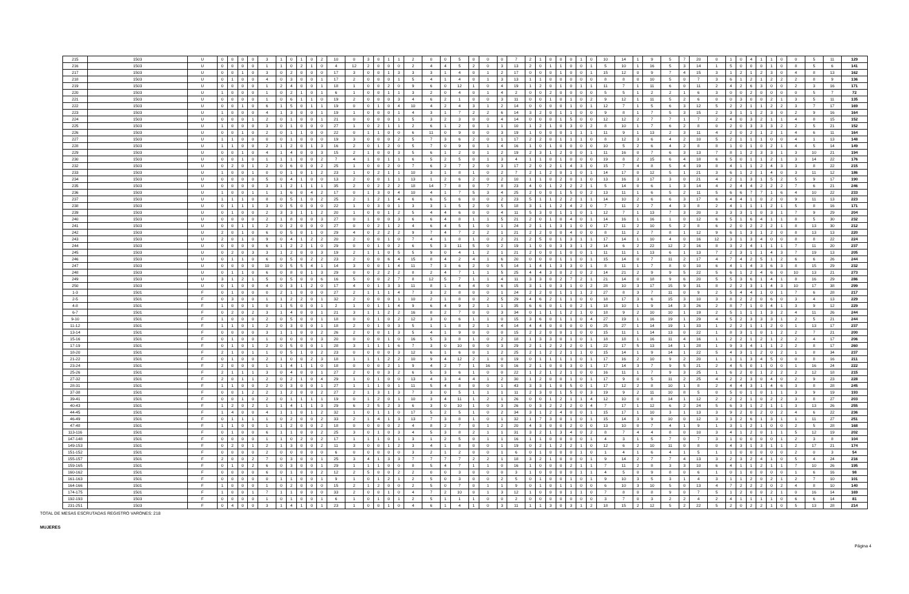| 215 | 1503 | U | 0 | 0 | 0 | 0 | 3 | 1 | 0 | 1 | 0 | 2 | 10 | 0 | 3 | 0 | 1 | 1 | 2 | 0 | 0 | 5 | 0 | 0 | 0 | 7 | 2 | 1 | 0 | 0 | 0 | 1 | 0 | 10 | 14 | 1 | 9 | 5 | 7 | 20 | 0 | 1 | 0 | 4 | 1 | 1 | 0 | 0 | 5 | 11 | 129 |
| 216 | 1503 | U | 0 | 0 | 0 | 0 | 1 | 1 | 0 | 2 | 1 | 0 | 4 | 12 | 2 | 0 | 0 | 0 | 2 | 4 | 4 | 5 | 2 | 0 | 3 | 13 | 2 | 0 | 1 | 1 | 0 | 0 | 1 | 5 | 10 | 1 | 16 | 5 | 3 | 14 | 1 | 5 | 0 | 0 | 0 | 1 | 0 | 8 | 5 | 6 | 141 |
| 217 | 1503 | U | 0 | 0 | 1 | 0 | 3 | 0 | 2 | 0 | 0 | 0 | 17 | 3 | 0 | 0 | 1 | 3 | 3 | 3 | 1 | 4 | 0 | 1 | 2 | 17 | 0 | 0 | 0 | 1 | 0 | 0 | 1 | 15 | 12 | 0 | 9 | 7 | 4 | 15 | 3 | 1 | 2 | 1 | 2 | 3 | 0 | 4 | 8 | 13 | 162 |
| 218 | 1503 | U | 0 | 1 | 0 | 0 | 4 | 0 | 3 | 0 | 0 | 1 | 17 | 2 | 0 | 0 | 0 | 1 | 5 | 4 | 1 | 4 | 0 | 1 | 3 | 13 | 1 | 1 | 0 | 0 | 0 | 0 | 0 | 8 | 8 | 0 | 10 | 5 | 0 | 7 | 3 | 6 | 1 | 2 | 1 | 2 | 2 | 2 | 8 | 9 | 136 |
| 219 | 1503 | U | 0 | 0 | 0 | 0 | 1 | 2 | 4 | 0 | 0 | 1 | 18 | 1 | 0 | 0 | 2 | 0 | 9 | 6 | 0 | 12 | 1 | 0 | 4 | 19 | 1 | 2 | 0 | 1 | 0 | 1 | 1 | 11 | 7 | 1 | 11 | 6 | 0 | 11 | 2 | 4 | 2 | 6 | 3 | 0 | 0 | 2 | 3 | 16 | 171 |
| 220 | 1503 | U | 1 | 0 | 0 | 0 | 1 | 0 | 2 | 1 | 0 | 1 | 6 | 1 | 0 | 0 | 1 | 1 | 3 | 2 | 0 | 4 | 0 | 1 | 4 | 2 | 0 | 0 | 2 | 0 | 0 | 0 | 0 | 5 | 5 | 1 | 2 | 2 | 1 | 6 | 3 | 0 | 0 | 2 | 0 | 0 | 0 | 0 | 5 | 7 | 72 |
| 221 | 1503 | U | 0 | 0 | 0 | 0 | 1 | 0 | 6 | 1 | 1 | 0 | 19 | 2 | 0 | 0 | 0 | 3 | 4 | 6 | 2 | 1 | 0 | 0 | 3 | 11 | 0 | 0 | 1 | 0 | 1 | 0 | 2 | 9 | 12 | 1 | 11 | 5 | 2 | 6 | 0 | 0 | 3 | 0 | 0 | 2 | 1 | 3 | 5 | 11 | 135 |
| 222 | 1503 | U | 0 | 0 | 1 | 0 | 6 | 1 | 5 | 0 | 1 | 1 | 19 | 0 | 0 | 1 | 0 | 4 | 10 | 4 | 2 | 4 | 3 | 1 | 2 | 14 | 0 | 0 | 0 | 0 | 1 | 0 | 1 | 12 | 7 | 1 | 5 | 6 | 3 | 12 | 5 | 2 | 2 | 1 | 1 | 2 | 2 | 3 | 7 | 17 | 169 |
| 223 | 1503 | U | 1 | 0 | 0 | 0 | 4 | 1 | 3 | 0 | 0 | 1 | 19 | 1 | 0 | 0 | 0 | 1 | 4 | 3 | 1 | 7 | 2 | 2 | 6 | 14 | 3 | 2 | 0 | 1 | 1 | 0 | 0 | 9 | 8 | 1 | 7 | 5 | 3 | 15 | 2 | 3 | 1 | 1 | 2 | 3 | 0 | 2 | 9 | 16 | 164 |
| 224 | 1503 | U | 0 | 0 | 0 | 1 | 2 | 0 | 1 | 0 | 0 | 1 | 21 | 0 | 0 | 0 | 0 | 1 | 5 | 3 | 2 | 3 | 0 | 0 | 4 | 14 | 0 | 0 | 0 | 1 | 5 | 0 | 0 | 12 | 12 | 2 | 7 | 7 | 1 | 7 | 2 | 4 | 0 | 3 | 2 | 1 | 1 | 4 | 8 | 15 | 152 |
| 225 | 1503 | U | 1 | 0 | 0 | 0 | 3 | 0 | 1 | 0 | 0 | 0 | 27 | 1 | 0 | 2 | 1 | 1 | 2 | 6 | 1 | 2 | 0 | 1 | 1 | 10 | 1 | 2 | 1 | 0 | 3 | 0 | 2 | 8 | 10 | 1 | 7 | 6 | 2 | 8 | 0 | 2 | 0 | 3 | 3 | 3 | 2 | 2 | 5 | 21 | 152 |
| 226 | 1503 | U | 0 | 0 | 1 | 0 | 2 | 0 | 1 | 1 | 0 | 0 | 22 | 0 | 1 | 1 | 0 | 0 | 6 | 11 | 0 | 9 | 0 | 0 | 3 | 19 | 1 | 0 | 0 | 0 | 1 | 1 | 1 | 11 | 9 | 1 | 13 | 2 | 3 | 11 | 4 | 2 | 0 | 2 | 1 | 2 | 1 | 4 | 6 | 11 | 164 |
| 227 | 1503 | U | 1 | 1 | 0 | 0 | 0 | 0 | 1 | 0 | 0 | 0 | 19 | 3 | 0 | 0 | 0 | 2 | 5 | 7 | 3 | 6 | 2 | 0 | 1 | 17 | 2 | 2 | 0 | 1 | 1 | 1 | 0 | 8 | 12 | 3 | 6 | 4 | 2 | 10 | 5 | 2 | 1 | 1 | 1 | 0 | 0 | 4 | 1 | 13 | 148 |
| 228 | 1503 | U | 1 | 1 | 0 | 0 | 2 | 1 | 2 | 0 | 1 | 3 | 16 | 2 | 0 | 1 | 2 | 0 | 5 | 7 | 0 | 9 | 0 | 1 | 4 | 16 | 1 | 0 | 1 | 0 | 0 | 0 | 0 | 10 | 5 | 2 | 6 | 4 | 2 | 8 | 8 | 1 | 0 | 1 | 0 | 2 | 1 | 4 | 5 | 14 | 149 |
| 229 | 1503 | U | 0 | 0 | 1 | 0 | 4 | 1 | 4 | 0 | 0 | 3 | 15 | 2 | 1 | 0 | 0 | 3 | 5 | 6 | 1 | 2 | 0 | 1 | 2 | 19 | 2 | 3 | 1 | 2 | 0 | 0 | 1 | 11 | 16 | 0 | 7 | 6 | 3 | 13 | 7 | 8 | 1 | 2 | 3 | 3 | 1 | 3 | 10 | 21 | 194 |
| 230 | 1503 | U | 0 | 0 | 1 | 0 | 1 | 1 | 1 | 0 | 0 | 2 | 7 | 4 | 1 | 0 | 1 | 1 | 6 | 5 | 2 | 5 | 0 | 1 | 3 | 4 | 1 | 1 | 0 | 1 | 0 | 0 | 0 | 19 | 8 | 2 | 15 | 6 | 4 | 18 | 6 | 5 | 0 | 1 | 1 | 2 | 1 | 3 | 14 | 22 | 176 |
| 232 | 1503 | U | 0 | 2 | 0 | 1 | 2 | 0 | 6 | 0 | 0 | 2 | 25 | 1 | 0 | 0 | 2 | 0 | 7 | 6 | 2 | 7 | 2 | 0 | 3 | 17 | 2 | 0 | 2 | 1 | 4 | 3 | 0 | 15 | 7 | 4 | 8 | 5 | 4 | 19 | 8 | 4 | 1 | 1 | 2 | 4 | 3 | 3 | 8 | 22 | 215 |
| 233 | 1503 | U | 1 | 0 | 0 | 1 | 0 | 0 | 1 | 0 | 1 | 2 | 23 | 1 | 0 | 2 | 1 | 1 | 10 | 3 | 1 | 8 | 1 | 0 | 2 | 7 | 2 | 1 | 2 | 0 | 1 | 0 | 1 | 14 | 17 | 0 | 12 | 5 | 1 | 21 | 3 | 6 | 1 | 2 | 1 | 4 | 0 | 3 | 11 | 12 | 186 |
| 234 | 1503 | U | 0 | 0 | 0 | 0 | 5 | 0 | 4 | 1 | 0 | 0 | 13 | 2 | 0 | 0 | 1 | 1 | 13 | 1 | 2 | 6 | 2 | 0 | 2 | 10 | 1 | 1 | 0 | 2 | 0 | 1 | 0 | 13 | 16 | 3 | 17 | 3 | 0 | 21 | 4 | 2 | 1 | 3 | 1 | 5 | 2 | 5 | 9 | 17 | 190 |
| 235 | 1503 | U | 0 | 0 | 0 | 0 | 3 | 1 | 2 | 1 | 1 | 1 | 35 | 2 | 0 | 2 | 2 | 2 | 18 | 14 | 7 | 8 | 0 | 7 | 8 | 23 | 4 | 0 | 1 | 2 | 2 | 2 | 1 | 5 | 14 | 0 | 6 | 1 | 3 | 14 | 4 | 2 | 4 | 4 | 2 | 2 | 2 | 7 | 6 | 21 | 246 |
| 236 | 1503 | U | 1 | 0 | 0 | 1 | 1 | 1 | 6 | 0 | 4 | 2 | 17 | 0 | 1 | 3 | 0 | 4 | 10 | 4 | 1 | 7 | 5 | 3 | 4 | 25 | 2 | 0 | 0 | 1 | 5 | 0 | 2 | 13 | 11 | 1 | 6 | 5 | 2 | 11 | 5 | 6 | 6 | 7 | 7 | 1 | 6 | 4 | 10 | 22 | 233 |
| 237 | 1503 | U | 1 | 1 | 1 | 0 | 8 | 0 | 5 | 1 | 0 | 2 | 25 | 2 | 1 | 2 | 1 | 4 | 6 | 6 | 5 | 6 | 0 | 0 | 2 | 23 | 5 | 1 | 1 | 2 | 2 | 1 | 1 | 14 | 10 | 2 | 6 | 6 | 3 | 17 | 6 | 4 | 4 | 1 | 0 | 2 | 0 | 9 | 11 | 13 | 223 |
| 238 | 1503 | U | 0 | 1 | 1 | 1 | 3 | 0 | 5 | 0 | 0 | 0 | 22 | 1 | 0 | 3 | 0 | 1 | 3 | 3 | 1 | 5 | 2 | 0 | 5 | 18 | 3 | 1 | 1 | 2 | 4 | 2 | 0 | 7 | 11 | 2 | 7 | 4 | 3 | 8 | 2 | 4 | 1 | 1 | 1 | 2 | 1 | 5 | 8 | 16 | 171 |
| 239 | 1503 | U | 0 | 1 | 0 | 0 | 2 | 3 | 3 | 1 | 1 | 2 | 20 | 1 | 0 | 0 | 1 | 2 | 5 | 4 | 4 | 6 | 0 | 0 | 4 | 11 | 5 | 3 | 0 | 1 | 1 | 0 | 1 | 12 | 7 | 1 | 13 | 7 | 3 | 20 | 3 | 3 | 3 | 1 | 0 | 3 | 1 | 7 | 9 | 29 | 204 |
| 240 | 1503 | U | 0 | 0 | 0 | 0 | 2 | 1 | 8 | 0 | 0 | 3 | 27 | 0 | 1 | 0 | 0 | 3 | 6 | 6 | 4 | 8 | 1 | 1 | 5 | 21 | 2 | 0 | 1 | 0 | 4 | 0 | 1 | 14 | 16 | 1 | 16 | 1 | 0 | 12 | 6 | 5 | 1 | 6 | 4 | 1 | 1 | 8 | 5 | 30 | 232 |
| 241 | 1503 | U | 0 | 0 | 1 | 1 | 2 | 0 | 2 | 0 | 0 | 0 | 27 | 0 | 0 | 2 | 1 | 2 | 4 | 6 | 4 | 5 | 1 | 0 | 1 | 24 | 2 | 1 | 1 | 3 | 1 | 0 | 0 | 17 | 11 | 2 | 10 | 5 | 2 | 8 | 6 | 2 | 0 | 2 | 2 | 2 | 1 | 8 | 13 | 30 | 212 |
| 242 | 1503 | U | 2 | 0 | 1 | 0 | 6 | 0 | 5 | 0 | 1 | 0 | 29 | 4 | 0 | 2 | 2 | 2 | 9 | 7 | 4 | 7 | 2 | 2 | 1 | 21 | 2 | 2 | 0 | 0 | 4 | 0 | 0 | 8 | 11 | 2 | 7 | 8 | 1 | 12 | 9 | 6 | 1 | 3 | 1 | 2 | 0 | 8 | 13 | 13 | 220 |
| 243 | 1503 | U | 2 | 0 | 1 | 0 | 9 | 0 | 4 | 1 | 2 | 2 | 20 | 2 | 0 | 0 | 1 | 0 | 7 | 4 | 1 | 8 | 1 | 0 | 2 | 21 | 2 | 5 | 0 | 1 | 3 | 1 | 1 | 17 | 14 | 1 | 10 | 4 | 0 | 16 | 12 | 3 | 1 | 3 | 4 | 0 | 0 | 8 | 8 | 22 | 224 |
| 244 | 1503 | U | 0 | 0 | 0 | 0 | 6 | 1 | 2 | 2 | 1 | 0 | 29 | 0 | 0 | 1 | 0 | 2 | 6 | 5 | 3 | 11 | 5 | 0 | 2 | 19 | 1 | 0 | 0 | 3 | 3 | 1 | 2 | 14 | 6 | 2 | 22 | 12 | 2 | 16 | 8 | 3 | 2 | 4 | 1 | 1 | 1 | 7 | 11 | 20 | 237 |
| 245 | 1503 | U | 0 | 2 | 0 | 3 | 3 | 1 | 2 | 0 | 0 | 3 | 19 | 2 | 1 | 1 | 0 | 5 | 5 | 9 | 0 | 4 | 1 | 2 | 1 | 21 | 2 | 0 | 0 | 1 | 0 | 0 | 1 | 11 | 11 | 1 | 13 | 6 | 1 | 13 | 7 | 2 | 3 | 1 | 1 | 4 | 3 | 7 | 19 | 13 | 205 |
| 246 | 1503 | U | 0 | 1 | 1 | 0 | 6 | 0 | 5 | 0 | 2 | 2 | 23 | 2 | 0 | 0 | 6 | 4 | 15 | 8 | 4 | 2 | 4 | 1 | 6 | 20 | 0 | 0 | 0 | 1 | 1 | 0 | 1 | 15 | 14 | 0 | 7 | 11 | 2 | 17 | 4 | 7 | 4 | 2 | 5 | 1 | 2 | 6 | 6 | 26 | 244 |
| 247 | 1503 | U | 0 | 0 | 0 | 0 | 10 | 0 | 5 | 5 | 4 | 1 | 14 | 3 | 0 | 0 | 1 | 4 | 11 | 7 | 3 | 6 | 2 | 0 | 5 | 14 | 1 | 4 | 1 | 3 | 3 | 0 | 1 | 8 | 11 | 1 | 7 | 8 | 0 | 10 | 6 | 4 | 1 | 4 | 3 | 6 | 3 | 8 | 15 | 29 | 232 |
| 248 | 1503 | U | 0 | 1 | 1 | 0 | 6 | 0 | 8 | 0 | 1 | 3 | 29 | 0 | 0 | 2 | 2 | 2 | 8 | 2 | 4 | 7 | 1 | 1 | 5 | 25 | 4 | 4 | 3 | 0 | 2 | 0 | 2 | 14 | 21 | 2 | 9 | 9 | 5 | 22 | 5 | 6 | 1 | 2 | 4 | 6 | 0 | 10 | 13 | 21 | 273 |
| 249 | 1503 | U | 3 | 1 | 2 | 1 | 5 | 0 | 5 | 0 | 0 | 6 | 16 | 5 | 0 | 0 | 2 | 7 | 8 | 12 | 5 | 7 | 1 | 1 | 4 | 11 | 3 | 3 | 0 | 2 | 7 | 2 | 1 | 21 | 14 | 0 | 18 | 9 | 6 | 20 | 5 | 5 | 3 | 6 | 1 | 4 | 1 | 8 | 16 | 29 | 286 |
| 250 | 1503 | U | 0 | 1 | 0 | 0 | 4 | 0 | 3 | 1 | 2 | 0 | 17 | 4 | 0 | 1 | 3 | 3 | 11 | 8 | 1 | 4 | 4 | 0 | 6 | 15 | 3 | 1 | 0 | 3 | 1 | 0 | 2 | 28 | 10 | 3 | 17 | 15 | 9 | 31 | 8 | 2 | 2 | 3 | 1 | 4 | 3 | 10 | 17 | 38 | 299 |
| 1-3 | 1501 | F | 0 | 1 | 0 | 0 | 0 | 2 | 1 | 0 | 0 | 0 | 27 | 2 | 1 | 1 | 1 | 4 | 7 | 3 | 2 | 8 | 0 | 0 | 1 | 24 | 2 | 2 | 0 | 1 | 1 | 1 | 2 | 27 | 8 | 3 | 7 | 11 | 0 | 9 | 2 | 5 | 4 | 4 | 1 | 0 | 1 | 7 | 6 | 28 | 217 |
| 2-5 | 1501 | F | 0 | 3 | 0 | 0 | 1 | 1 | 2 | 2 | 0 | 1 | 32 | 2 | 0 | 0 | 0 | 1 | 10 | 2 | 1 | 8 | 0 | 2 | 5 | 29 | 4 | 6 | 2 | 1 | 1 | 0 | 0 | 18 | 17 | 3 | 6 | 15 | 3 | 10 | 3 | 8 | 2 | 2 | 0 | 6 | 0 | 3 | 4 | 13 | 229 |
| 4-8 | 1501 | F | 1 | 0 | 0 | 1 | 0 | 1 | 5 | 0 | 0 | 1 | 2 | 1 | 0 | 1 | 1 | 4 | 9 | 6 | 4 | 9 | 2 | 1 | 1 | 35 | 6 | 6 | 0 | 1 | 0 | 2 | 1 | 18 | 10 | 1 | 9 | 14 | 3 | 26 | 2 | 8 | 7 | 1 | 0 | 4 | 1 | 3 | 9 | 12 | 229 |
| 6-7 | 1501 | F | 0 | 2 | 0 | 2 | 3 | 1 | 4 | 0 | 0 | 1 | 21 | 3 | 1 | 1 | 2 | 2 | 16 | 8 | 2 | 7 | 0 | 0 | 3 | 34 | 0 | 1 | 1 | 1 | 2 | 1 | 0 | 18 | 9 | 2 | 10 | 10 | 1 | 19 | 2 | 5 | 1 | 1 | 1 | 3 | 2 | 4 | 11 | 26 | 244 |
| 9-10 | 1501 | F | 1 | 0 | 0 | 0 | 2 | 0 | 5 | 0 | 0 | 1 | 18 | 0 | 0 | 1 | 0 | 2 | 12 | 3 | 0 | 6 | 1 | 1 | 0 | 15 | 3 | 6 | 0 | 1 | 1 | 0 | 4 | 27 | 19 | 1 | 16 | 19 | 1 | 29 | 4 | 5 | 2 | 3 | 3 | 3 | 1 | 2 | 5 | 21 | 244 |
| 11-12 | 1501 | F | 1 | 1 | 0 | 1 | 2 | 0 | 3 | 0 | 0 | 1 | 18 | 2 | 0 | 1 | 0 | 3 | 5 | 1 | 1 | 8 | 2 | 1 | 4 | 14 | 4 | 4 | 0 | 0 | 0 | 0 | 0 | 25 | 27 | 1 | 14 | 19 | 1 | 33 | 1 | 2 | 2 | 1 | 1 | 2 | 0 | 1 | 13 | 17 | 237 |
| 13-14 | 1501 | F | 0 | 0 | 0 | 0 | 3 | 1 | 1 | 0 | 0 | 2 | 26 | 2 | 0 | 0 | 1 | 3 | 5 | 4 | 1 | 9 | 0 | 0 | 0 | 15 | 2 | 2 | 0 | 0 | 1 | 0 | 0 | 15 | 11 | 1 | 14 | 13 | 0 | 22 | 1 | 8 | 3 | 1 | 0 | 1 | 2 | 2 | 7 | 21 | 200 |
| 15-16 | 1501 | F | 0 | 1 | 0 | 0 | 1 | 0 | 0 | 0 | 0 | 3 | 20 | 0 | 0 | 0 | 1 | 0 | 16 | 5 | 3 | 8 | 1 | 0 | 2 | 18 | 1 | 3 | 3 | 0 | 1 | 0 | 1 | 18 | 18 | 1 | 16 | 11 | 4 | 16 | 1 | 2 | 2 | 1 | 2 | 1 | 2 | 2 | 4 | 17 | 206 |
| 17-19 | 1501 | F | 0 | 1 | 0 | 1 | 2 | 0 | 5 | 0 | 0 | 1 | 28 | 3 | 1 | 1 | 1 | 6 | 7 | 3 | 0 | 10 | 0 | 0 | 3 | 29 | 2 | 1 | 2 | 2 | 2 | 0 | 1 | 22 | 17 | 5 | 13 | 14 | 1 | 28 | 1 | 9 | 3 | 4 | 1 | 1 | 2 | 2 | 8 | 17 | 260 |
| 18-20 | 1501 | F | 2 | 1 | 0 | 1 | 1 | 0 | 5 | 1 | 0 | 2 | 23 | 0 | 0 | 0 | 0 | 3 | 12 | 6 | 1 | 6 | 0 | 1 | 2 | 25 | 2 | 1 | 2 | 2 | 1 | 1 | 0 | 15 | 14 | 1 | 9 | 14 | 1 | 22 | 5 | 4 | 3 | 1 | 2 | 0 | 2 | 1 | 8 | 34 | 237 |
| 21-22 | 1501 | F | 0 | 1 | 0 | 0 | 2 | 1 | 0 | 0 | 2 | 3 | 18 | 1 | 1 | 1 | 2 | 2 | 10 | 9 | 4 | 12 | 2 | 1 | 0 | 19 | 0 | 1 | 1 | 1 | 1 | 0 | 1 | 17 | 16 | 2 | 10 | 9 | 2 | 20 | 1 | 1 | 1 | 3 | 4 | 5 | 0 | 0 | 8 | 16 | 211 |
| 23-24 | 1501 | F | 2 | 0 | 0 | 0 | 1 | 1 | 4 | 1 | 1 | 0 | 18 | 0 | 0 | 0 | 2 | 1 | 9 | 4 | 2 | 7 | 1 | 16 | 0 | 16 | 2 | 1 | 0 | 0 | 3 | 0 | 1 | 17 | 14 | 3 | 7 | 9 | 5 | 21 | 2 | 4 | 5 | 0 | 1 | 0 | 0 | 1 | 16 | 24 | 222 |
| 25-26 | 1501 | F | 2 | 1 | 1 | 1 | 3 | 0 | 4 | 0 | 0 | 1 | 27 | 2 | 0 | 0 | 3 | 2 | 6 | 5 | 3 | 6 | 1 | 0 | 0 | 22 | 1 | 2 | 1 | 2 | 1 | 0 | 0 | 16 | 11 | 1 | 7 | 9 | 3 | 25 | 1 | 6 | 2 | 0 | 1 | 2 | 2 | 2 | 12 | 18 | 215 |
| 27-32 | 1501 | F | 2 | 0 | 1 | 1 | 2 | 0 | 2 | 1 | 0 | 4 | 29 | 1 | 0 | 1 | 0 | 0 | 13 | 4 | 3 | 4 | 4 | 1 | 2 | 30 | 1 | 2 | 0 | 0 | 1 | 0 | 1 | 17 | 9 | 0 | 5 | 11 | 2 | 25 | 4 | 2 | 2 | 3 | 0 | 4 | 0 | 2 | 9 | 23 | 228 |
| 28-31 | 1501 | F | 1 | 1 | 0 | 0 | 2 | 0 | 3 | 0 | 0 | 1 | 27 | 1 | 1 | 1 | 0 | 1 | 11 | 5 | 4 | 8 | 0 | 0 | 1 | 43 | 3 | 3 | 1 | 0 | 5 | 0 | 1 | 17 | 12 | 2 | 8 | 10 | 1 | 8 | 2 | 4 | 4 | 3 | 1 | 4 | 6 | 3 | 8 | 28 | 245 |
| 37-38 | 1501 | F | 0 | 0 | 1 | 2 | 2 | 1 | 2 | 0 | 0 | 2 | 27 | 2 | 1 | 3 | 1 | 3 | 7 | 3 | 0 | 5 | 1 | 1 | 1 | 11 | 2 | 3 | 0 | 1 | 5 | 0 | 3 | 19 | 9 | 2 | 11 | 10 | 8 | 5 | 0 | 5 | 0 | 1 | 0 | 1 | 1 | 3 | 9 | 19 | 193 |
| 39-41 | 1501 | F | 0 | 0 | 1 | 0 | 2 | 0 | 1 | 1 | 1 | 1 | 19 | 0 | 1 | 2 | 0 | 1 | 10 | 3 | 4 | 11 | 1 | 2 | 1 | 26 | 0 | 0 | 1 | 2 | 1 | 1 | 4 | 12 | 10 | 0 | 8 | 14 | 1 | 12 | 2 | 2 | 2 | 1 | 0 | 2 | 2 | 3 | 8 | 27 | 203 |
| 40-43 | 1501 | F | 1 | 2 | 0 | 2 | 1 | 1 | 4 | 1 | 1 | 3 | 29 | 6 | 2 | 5 | 2 | 3 | 6 | 3 | 0 | 10 | 1 | 0 | 3 | 26 | 0 | 3 | 2 | 2 | 2 | 0 | 4 | 7 | 17 | 1 | 12 | 6 | 2 | 24 | 5 | 6 | 3 | 1 | 2 | 1 | 1 | 3 | 13 | 26 | 255 |
| 44-45 | 1501 | F | 1 | 4 | 0 | 0 | 4 | 1 | 1 | 0 | 1 | 2 | 32 | 1 | 0 | 1 | 1 | 0 | 17 | 5 | 2 | 5 | 1 | 0 | 2 | 34 | 3 | 1 | 2 | 4 | 0 | 0 | 1 | 15 | 17 | 1 | 10 | 3 | 1 | 13 | 3 | 9 | 2 | 0 | 2 | 0 | 2 | 4 | 6 | 22 | 236 |
| 46-49 | 1501 | F | 0 | 1 | 1 | 1 | 1 | 0 | 2 | 0 | 0 | 2 | 33 | 2 | 1 | 4 | 1 | 3 | 13 | 7 | 3 | 8 | 1 | 0 | 1 | 32 | 1 | 7 | 3 | 0 | 1 | 0 | 1 | 15 | 14 | 3 | 9 | 10 | 0 | 12 | 3 | 3 | 2 | 6 | 1 | 3 | 1 | 1 | 11 | 27 | 251 |
| 47-48 | 1501 | F | 1 | 1 | 0 | 0 | 1 | 1 | 2 | 0 | 0 | 2 | 18 | 0 | 0 | 0 | 0 | 2 | 4 | 8 | 2 | 7 | 0 | 1 | 2 | 20 | 4 | 3 | 0 | 0 | 2 | 0 | 0 | 13 | 10 | 0 | 7 | 4 | 1 | 9 | 1 | 3 | 1 | 2 | 1 | 0 | 0 | 2 | 5 | 28 | 168 |
| 113-116 | 1501 | F | 0 | 1 | 0 | 0 | 6 | 1 | 1 | 0 | 0 | 2 | 25 | 3 | 0 | 1 | 0 | 3 | 4 | 5 | 3 | 8 | 2 | 1 | 1 | 31 | 3 | 2 | 1 | 3 | 4 | 0 | 2 | 8 | 7 | 4 | 4 | 8 | 0 | 10 | 3 | 4 | 1 | 2 | 0 | 1 | 1 | 5 | 12 | 19 | 202 |
| 147-148 | 1501 | F | 0 | 0 | 0 | 0 | 1 | 1 | 0 | 2 | 0 | 2 | 17 | 1 | 1 | 1 | 0 | 1 | 3 | 1 | 2 | 5 | 0 | 1 | 1 | 16 | 1 | 1 | 0 | 0 | 0 | 0 | 1 | 4 | 3 | 1 | 5 | 7 | 0 | 7 | 3 | 1 | 0 | 0 | 0 | 0 | 1 | 2 | 3 | 8 | 104 |
| 149-153 | 1501 | F | 0 | 2 | 0 | 1 | 2 | 1 | 3 | 0 | 0 | 2 | 11 | 3 | 0 | 0 | 1 | 2 | 3 | 4 | 1 | 8 | 0 | 0 | 1 | 19 | 0 | 2 | 1 | 2 | 2 | 1 | 0 | 12 | 6 | 2 | 10 | 11 | 0 | 8 | 0 | 4 | 3 | 1 | 3 | 1 | 1 | 2 | 17 | 21 | 174 |
| 151-152 | 1501 | F | 0 | 0 | 0 | 0 | 2 | 0 | 0 | 0 | 0 | 0 | 6 | 0 | 0 | 0 | 0 | 0 | 3 | 2 | 1 | 2 | 0 | 0 | 1 | 6 | 0 | 1 | 0 | 0 | 0 | 1 | 0 | 1 | 4 | 1 | 6 | 4 | 1 | 5 | 1 | 1 | 0 | 0 | 0 | 0 | 0 | 2 | 0 | 3 | 54 |
| 155-157 | 1501 | F | 2 | 0 | 0 | 2 | 7 | 0 | 3 | 0 | 0 | 1 | 25 | 3 | 4 | 1 | 3 | 3 | 7 | 7 | 7 | 7 | 2 | 2 | 1 | 18 | 3 | 2 | 1 | 0 | 0 | 0 | 1 | 9 | 14 | 2 | 7 | 7 | 4 | 13 | 3 | 2 | 3 | 2 | 4 | 1 | 0 | 5 | 4 | 24 | 216 |
| 159-165 | 1501 | F | 0 | 1 | 0 | 2 | 6 | 0 | 3 | 0 | 0 | 1 | 29 | 1 | 1 | 1 | 0 | 0 | 8 | 5 | 4 | 7 | 1 | 1 | 0 | 16 | 1 | 0 | 0 | 0 | 2 | 1 | 1 | 7 | 11 | 2 | 8 | 3 | 3 | 10 | 6 | 4 | 1 | 1 | 2 | 1 | 1 | 7 | 10 | 26 | 195 |
| 160-162 | 1501 | F | 0 | 0 | 0 | 0 | 6 | 0 | 1 | 0 | 0 | 2 | 12 | 2 | 5 | 0 | 0 | 2 | 2 | 0 | 0 | 3 | 0 | 0 | 0 | 3 | 1 | 0 | 0 | 0 | 0 | 1 | 1 | 4 | 5 | 0 | 9 | 8 | 0 | 6 | 1 | 0 | 1 | 0 | 0 | 0 | 0 | 1 | 6 | 16 | 98 |
| 161-163 | 1501 | F | 0 | 0 | 0 | 0 | 0 | 1 | 1 | 0 | 0 | 1 | 9 | 1 | 0 | 1 | 2 | 1 | 2 | 5 | 0 | 3 | 0 | 0 | 2 | 5 | 0 | 1 | 0 | 0 | 1 | 0 | 1 | 9 | 10 | 3 | 5 | 3 | 1 | 4 | 3 | 1 | 1 | 2 | 0 | 2 | 1 | 2 | 7 | 10 | 101 |
| 164-166 | 1501 | F | 1 | 0 | 0 | 0 | 1 | 0 | 2 | 0 | 0 | 0 | 15 | 2 | 1 | 2 | 0 | 0 | 2 | 5 | 0 | 7 | 0 | 1 | 1 | 9 | 0 | 1 | 0 | 1 | 1 | 0 | 0 | 6 | 10 | 3 | 10 | 5 | 0 | 13 | 4 | 7 | 2 | 2 | 2 | 0 | 2 | 4 | 8 | 10 | 140 |
| 174-175 | 1501 | F | 1 | 0 | 0 | 1 | 7 | 1 | 1 | 0 | 0 | 0 | 33 | 2 | 0 | 0 | 1 | 0 | 4 | 7 | 2 | 10 | 0 | 1 | 3 | 12 | 1 | 0 | 0 | 0 | 1 | 1 | 0 | 7 | 8 | 0 | 8 | 9 | 0 | 7 | 5 | 1 | 2 | 0 | 0 | 2 | 1 | 0 | 16 | 14 | 169 |
| 192-193 | 1503 | F | 0 | 0 | 0 | 0 | 1 | 0 | 1 | 0 | 0 | 1 | 6 | 1 | 0 | 1 | 0 | 1 | 2 | 5 | 1 | 1 | 1 | 0 | 0 | 2 | 0 | 0 | 0 | 0 | 0 | 0 | 0 | 3 | 7 | 0 | 3 | 2 | 2 | 4 | 2 | 4 | 1 | 1 | 1 | 1 | 0 | 6 | 6 | 14 | 81 |
| 231-251 | 1503 | F | 0 | 4 | 0 | 0 | 3 | 1 | 4 | 1 | 0 | 1 | 23 | 1 | 0 | 0 | 1 | 0 | 4 | 6 | 1 | 4 | 1 | 0 | 3 | 11 | 1 | 1 | 3 | 0 | 3 | 1 | 2 | 18 | 15 | 2 | 12 | 5 | 2 | 22 | 5 | 2 | 0 | 2 | 2 | 1 | 0 | 5 | 13 | 28 | 214 |
TOTAL DE MESAS ESCRUTADAS REGISTRO VARONES: 218
MUJERES
Página 4